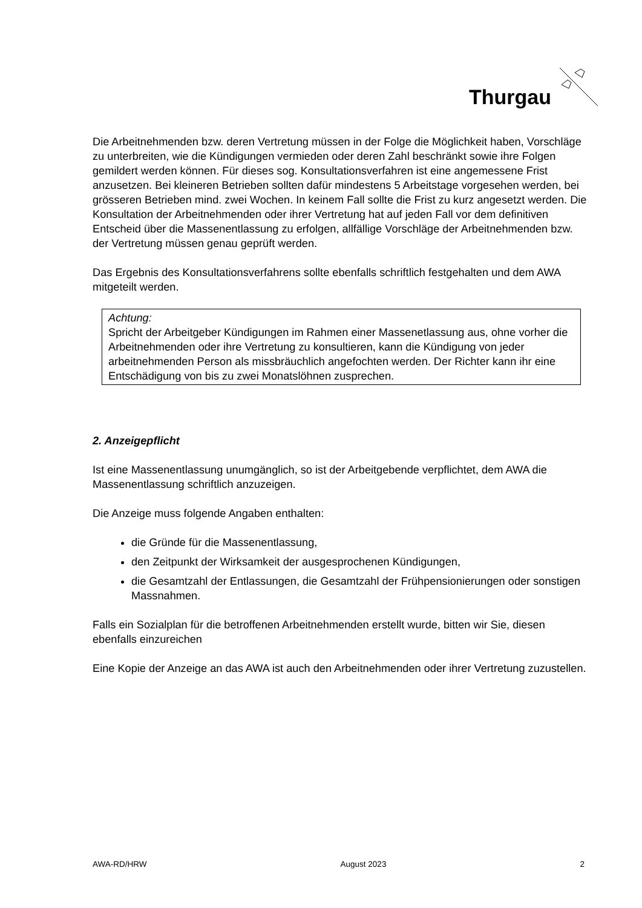Thurgau
Die Arbeitnehmenden bzw. deren Vertretung müssen in der Folge die Möglichkeit haben, Vorschläge zu unterbreiten, wie die Kündigungen vermieden oder deren Zahl beschränkt sowie ihre Folgen gemildert werden können. Für dieses sog. Konsultationsverfahren ist eine angemessene Frist anzusetzen. Bei kleineren Betrieben sollten dafür mindestens 5 Arbeitstage vorgesehen werden, bei grösseren Betrieben mind. zwei Wochen. In keinem Fall sollte die Frist zu kurz angesetzt werden. Die Konsultation der Arbeitnehmenden oder ihrer Vertretung hat auf jeden Fall vor dem definitiven Entscheid über die Massenentlassung zu erfolgen, allfällige Vorschläge der Arbeitnehmenden bzw. der Vertretung müssen genau geprüft werden.
Das Ergebnis des Konsultationsverfahrens sollte ebenfalls schriftlich festgehalten und dem AWA mitgeteilt werden.
Achtung:
Spricht der Arbeitgeber Kündigungen im Rahmen einer Massenetlassung aus, ohne vorher die Arbeitnehmenden oder ihre Vertretung zu konsultieren, kann die Kündigung von jeder arbeitnehmenden Person als missbräuchlich angefochten werden. Der Richter kann ihr eine Entschädigung von bis zu zwei Monatslöhnen zusprechen.
2. Anzeigepflicht
Ist eine Massenentlassung unumgänglich, so ist der Arbeitgebende verpflichtet, dem AWA die Massenentlassung schriftlich anzuzeigen.
Die Anzeige muss folgende Angaben enthalten:
die Gründe für die Massenentlassung,
den Zeitpunkt der Wirksamkeit der ausgesprochenen Kündigungen,
die Gesamtzahl der Entlassungen, die Gesamtzahl der Frühpensionierungen oder sonstigen Massnahmen.
Falls ein Sozialplan für die betroffenen Arbeitnehmenden erstellt wurde, bitten wir Sie, diesen ebenfalls einzureichen
Eine Kopie der Anzeige an das AWA ist auch den Arbeitnehmenden oder ihrer Vertretung zuzustellen.
AWA-RD/HRW August 2023 2